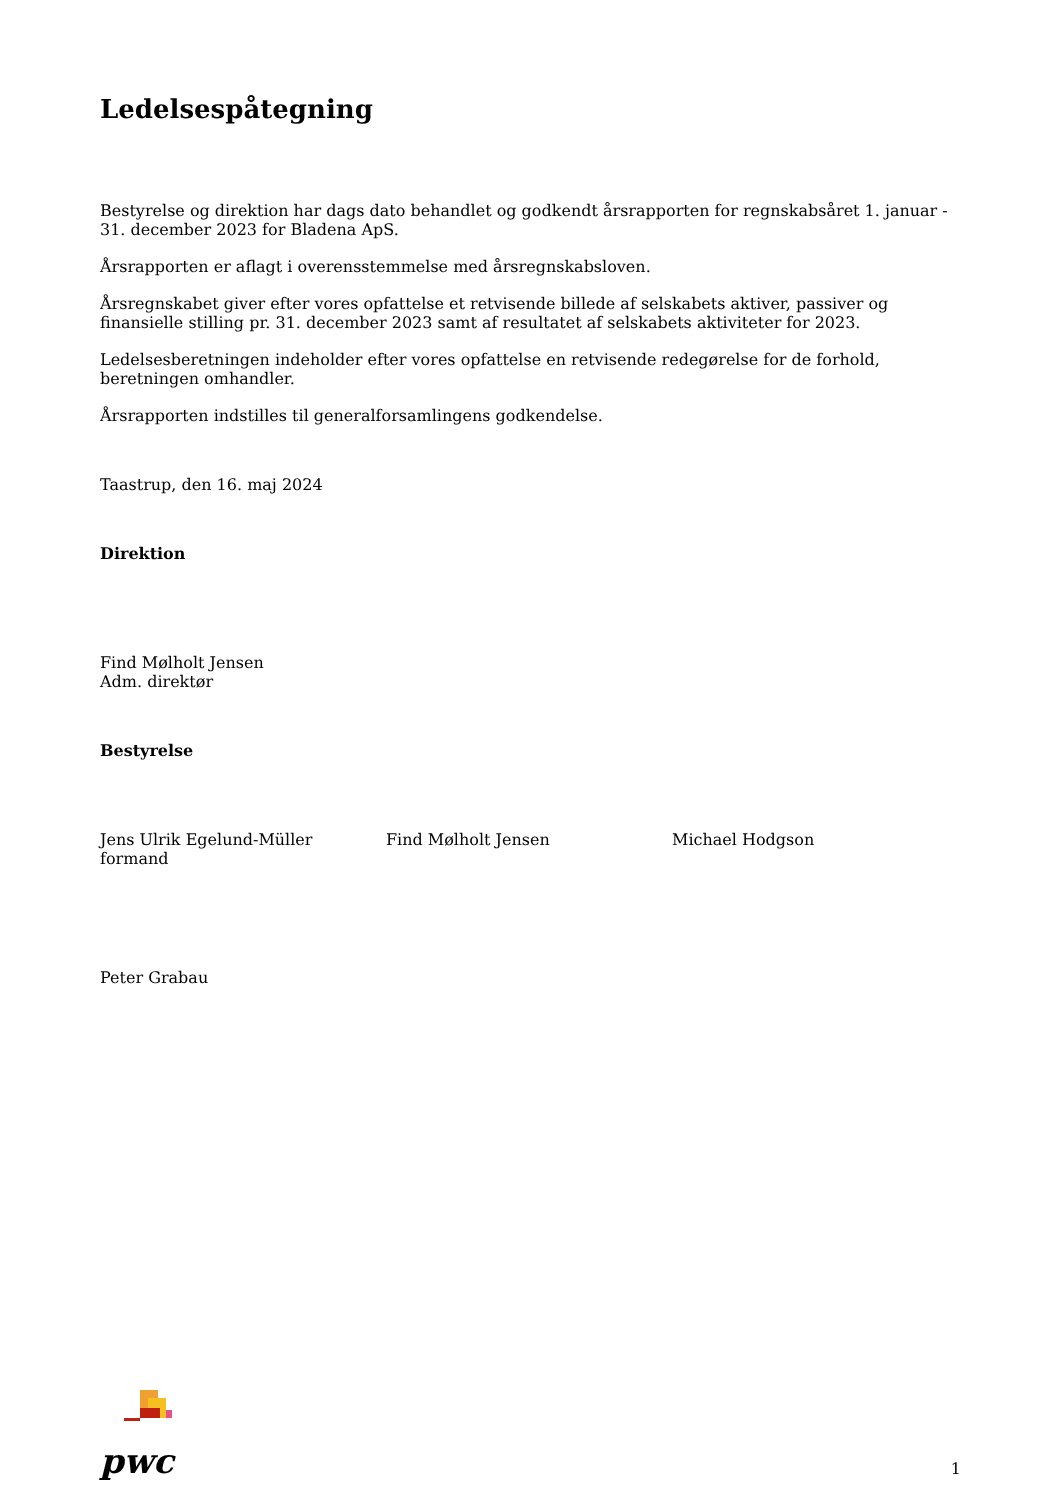Ledelsespåtegning
Bestyrelse og direktion har dags dato behandlet og godkendt årsrapporten for regnskabsåret 1. januar - 31. december 2023 for Bladena ApS.
Årsrapporten er aflagt i overensstemmelse med årsregnskabsloven.
Årsregnskabet giver efter vores opfattelse et retvisende billede af selskabets aktiver, passiver og finansielle stilling pr. 31. december 2023 samt af resultatet af selskabets aktiviteter for 2023.
Ledelsesberetningen indeholder efter vores opfattelse en retvisende redegørelse for de forhold, beretningen omhandler.
Årsrapporten indstilles til generalforsamlingens godkendelse.
Taastrup, den 16. maj 2024
Direktion
Find Mølholt Jensen
Adm. direktør
Bestyrelse
Jens Ulrik Egelund-Müller
formand
Find Mølholt Jensen Michael Hodgson
Peter Grabau
pwc
1